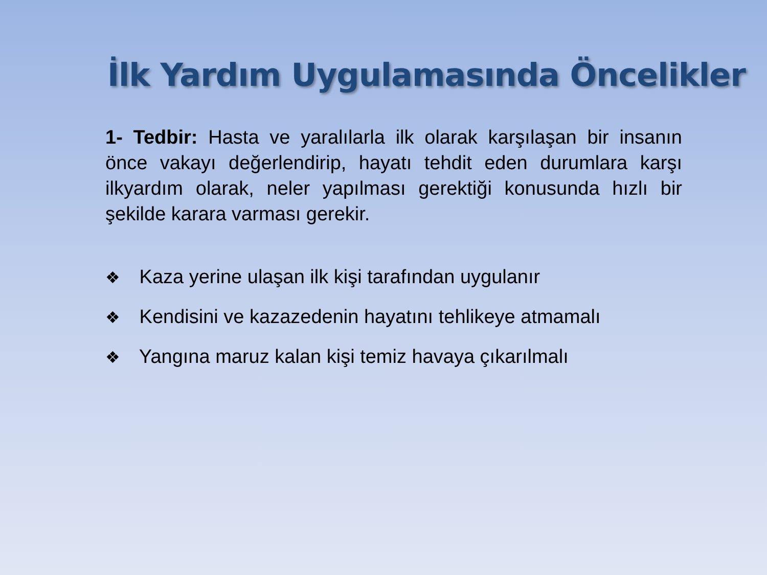İlk Yardım Uygulamasında Öncelikler
1- Tedbir: Hasta ve yaralılarla ilk olarak karşılaşan bir insanın önce vakayı değerlendirip, hayatı tehdit eden durumlara karşı ilkyardım olarak, neler yapılması gerektiği konusunda hızlı bir şekilde karara varması gerekir.
❖ Kaza yerine ulaşan ilk kişi tarafından uygulanır
❖ Kendisini ve kazazedenin hayatını tehlikeye atmamalı
❖ Yangına maruz kalan kişi temiz havaya çıkarılmalı